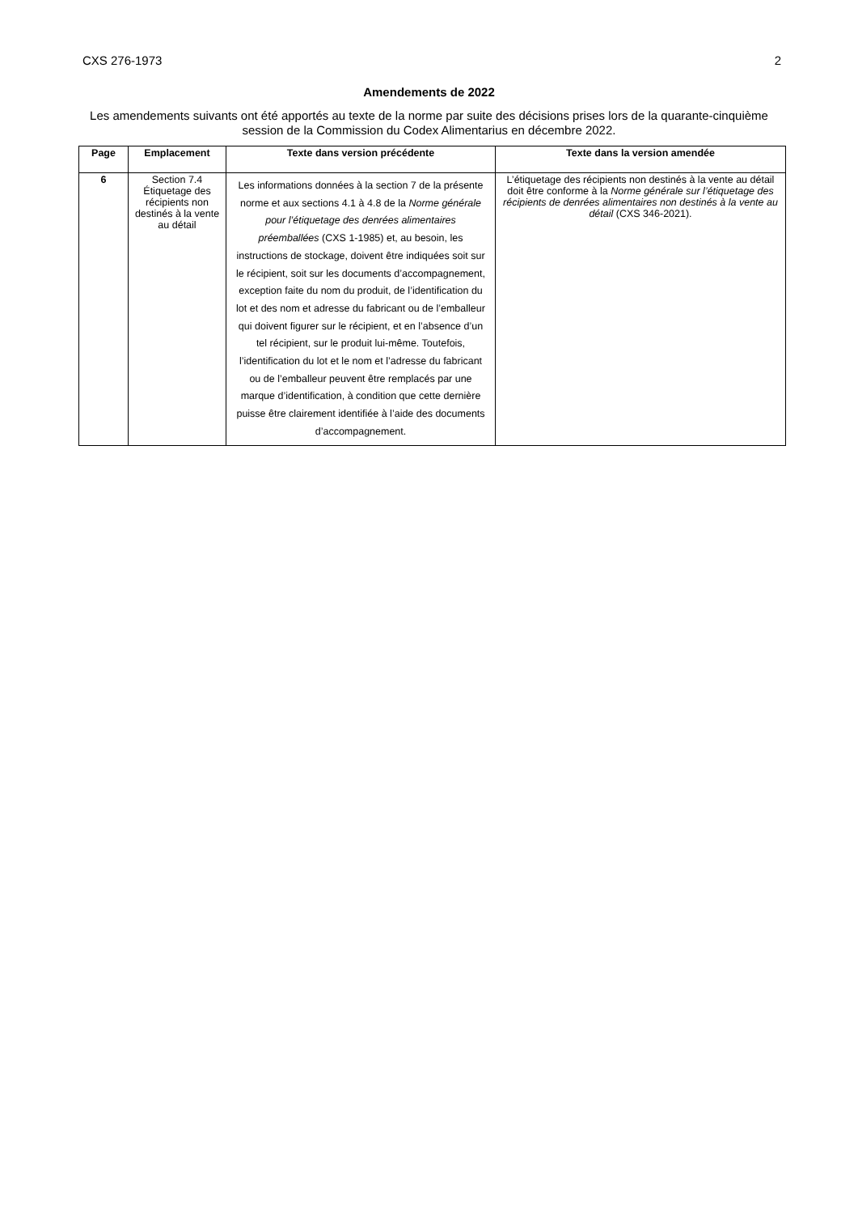CXS 276-1973 2
Amendements de 2022
Les amendements suivants ont été apportés au texte de la norme par suite des décisions prises lors de la quarante-cinquième session de la Commission du Codex Alimentarius en décembre 2022.
| Page | Emplacement | Texte dans version précédente | Texte dans la version amendée |
| --- | --- | --- | --- |
| 6 | Section 7.4 Étiquetage des récipients non destinés à la vente au détail | Les informations données à la section 7 de la présente norme et aux sections 4.1 à 4.8 de la Norme générale pour l’étiquetage des denrées alimentaires préemballées (CXS 1-1985) et, au besoin, les instructions de stockage, doivent être indiquées soit sur le récipient, soit sur les documents d’accompagnement, exception faite du nom du produit, de l’identification du lot et des nom et adresse du fabricant ou de l’emballeur qui doivent figurer sur le récipient, et en l’absence d’un tel récipient, sur le produit lui-même. Toutefois, l’identification du lot et le nom et l’adresse du fabricant ou de l’emballeur peuvent être remplacés par une marque d’identification, à condition que cette dernière puisse être clairement identifiée à l’aide des documents d’accompagnement. | L’étiquetage des récipients non destinés à la vente au détail doit être conforme à la Norme générale sur l’étiquetage des récipients de denrées alimentaires non destinés à la vente au détail (CXS 346-2021). |